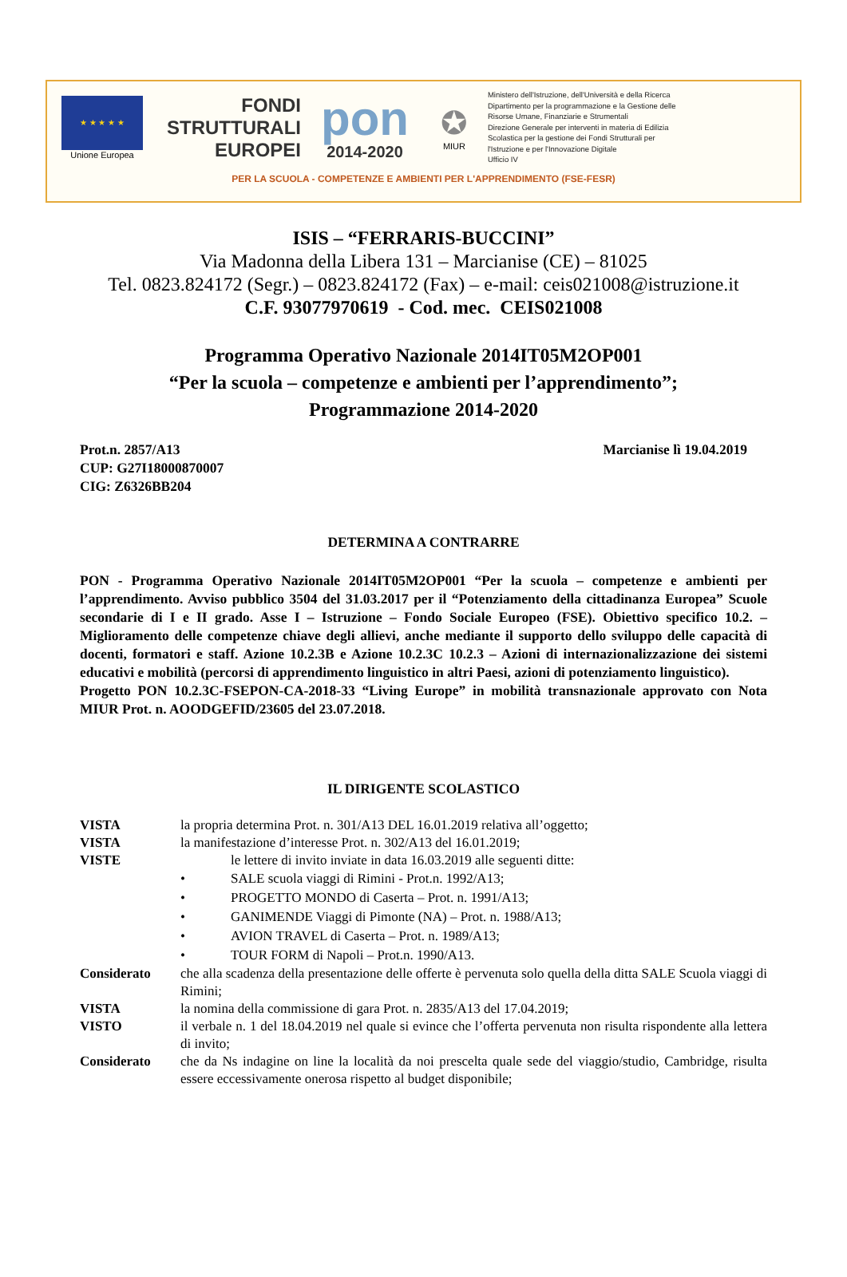★ ★ ★ ★ ★
Unione Europea
FONDI
STRUTTURALI
EUROPEI
pon
2014-2020
✪
MIUR
Ministero dell'Istruzione, dell'Università e della Ricerca
Dipartimento per la programmazione e la Gestione delle
Risorse Umane, Finanziarie e Strumentali
Direzione Generale per interventi in materia di Edilizia
Scolastica per la gestione dei Fondi Strutturali per
l'Istruzione e per l'Innovazione Digitale
Ufficio IV
PER LA SCUOLA - COMPETENZE E AMBIENTI PER L'APPRENDIMENTO (FSE-FESR)
ISIS – “FERRARIS-BUCCINI”
Via Madonna della Libera 131 – Marcianise (CE) – 81025
Tel. 0823.824172 (Segr.) – 0823.824172 (Fax) – e-mail: ceis021008@istruzione.it
C.F. 93077970619 - Cod. mec. CEIS021008
Programma Operativo Nazionale 2014IT05M2OP001
“Per la scuola – competenze e ambienti per l’apprendimento”;
Programmazione 2014-2020
Prot.n. 2857/A13
CUP: G27I18000870007
CIG: Z6326BB204
Marcianise lì 19.04.2019
DETERMINA A CONTRARRE
PON - Programma Operativo Nazionale 2014IT05M2OP001 “Per la scuola – competenze e ambienti per l’apprendimento. Avviso pubblico 3504 del 31.03.2017 per il “Potenziamento della cittadinanza Europea” Scuole secondarie di I e II grado. Asse I – Istruzione – Fondo Sociale Europeo (FSE). Obiettivo specifico 10.2. – Miglioramento delle competenze chiave degli allievi, anche mediante il supporto dello sviluppo delle capacità di docenti, formatori e staff. Azione 10.2.3B e Azione 10.2.3C 10.2.3 – Azioni di internazionalizzazione dei sistemi educativi e mobilità (percorsi di apprendimento linguistico in altri Paesi, azioni di potenziamento linguistico).
Progetto PON 10.2.3C-FSEPON-CA-2018-33 “Living Europe” in mobilità transnazionale approvato con Nota MIUR Prot. n. AOODGEFID/23605 del 23.07.2018.
IL DIRIGENTE SCOLASTICO
VISTA la propria determina Prot. n. 301/A13 DEL 16.01.2019 relativa all’oggetto;
VISTA la manifestazione d’interesse Prot. n. 302/A13 del 16.01.2019;
VISTE le lettere di invito inviate in data 16.03.2019 alle seguenti ditte:
• SALE scuola viaggi di Rimini - Prot.n. 1992/A13;
• PROGETTO MONDO di Caserta – Prot. n. 1991/A13;
• GANIMENDE Viaggi di Pimonte (NA) – Prot. n. 1988/A13;
• AVION TRAVEL di Caserta – Prot. n. 1989/A13;
• TOUR FORM di Napoli – Prot.n. 1990/A13.
Considerato che alla scadenza della presentazione delle offerte è pervenuta solo quella della ditta SALE Scuola viaggi di Rimini;
VISTA la nomina della commissione di gara Prot. n. 2835/A13 del 17.04.2019;
VISTO il verbale n. 1 del 18.04.2019 nel quale si evince che l’offerta pervenuta non risulta rispondente alla lettera di invito;
Considerato che da Ns indagine on line la località da noi prescelta quale sede del viaggio/studio, Cambridge, risulta essere eccessivamente onerosa rispetto al budget disponibile;